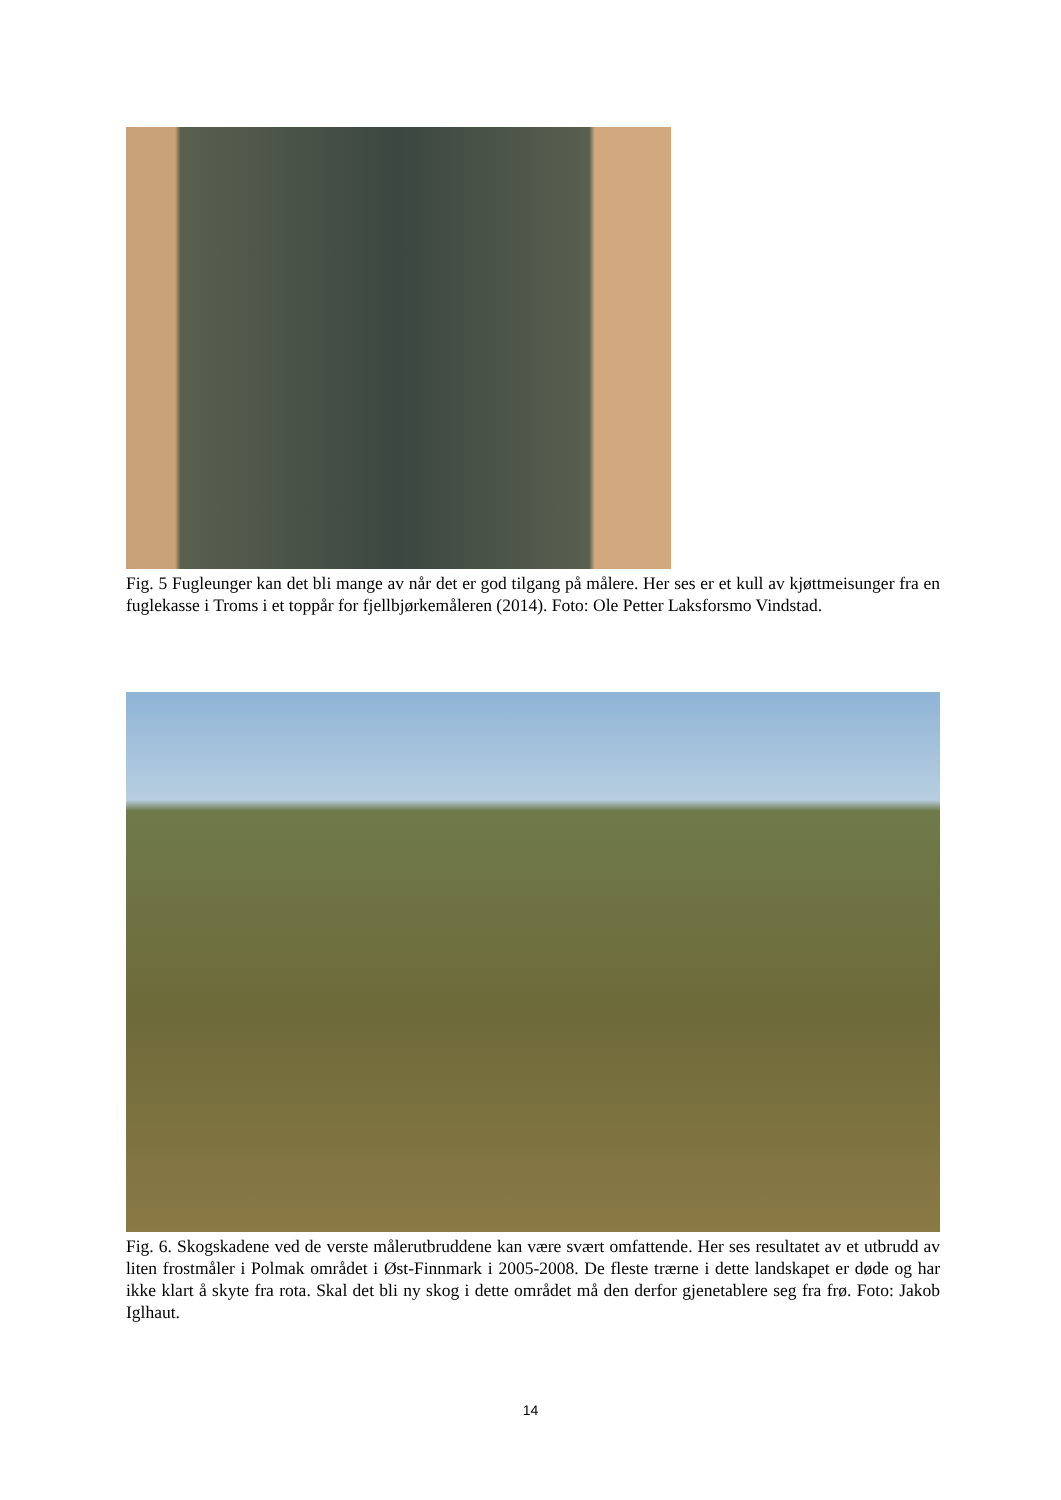Fig. 5 Fugleunger kan det bli mange av når det er god tilgang på målere. Her ses er et kull av kjøttmeisunger fra en fuglekasse i Troms i et toppår for fjellbjørkemåleren (2014). Foto: Ole Petter Laksforsmo Vindstad.
Fig. 6. Skogskadene ved de verste målerutbruddene kan være svært omfattende. Her ses resultatet av et utbrudd av liten frostmåler i Polmak området i Øst-Finnmark i 2005-2008. De fleste trærne i dette landskapet er døde og har ikke klart å skyte fra rota. Skal det bli ny skog i dette området må den derfor gjenetablere seg fra frø. Foto: Jakob Iglhaut.
14